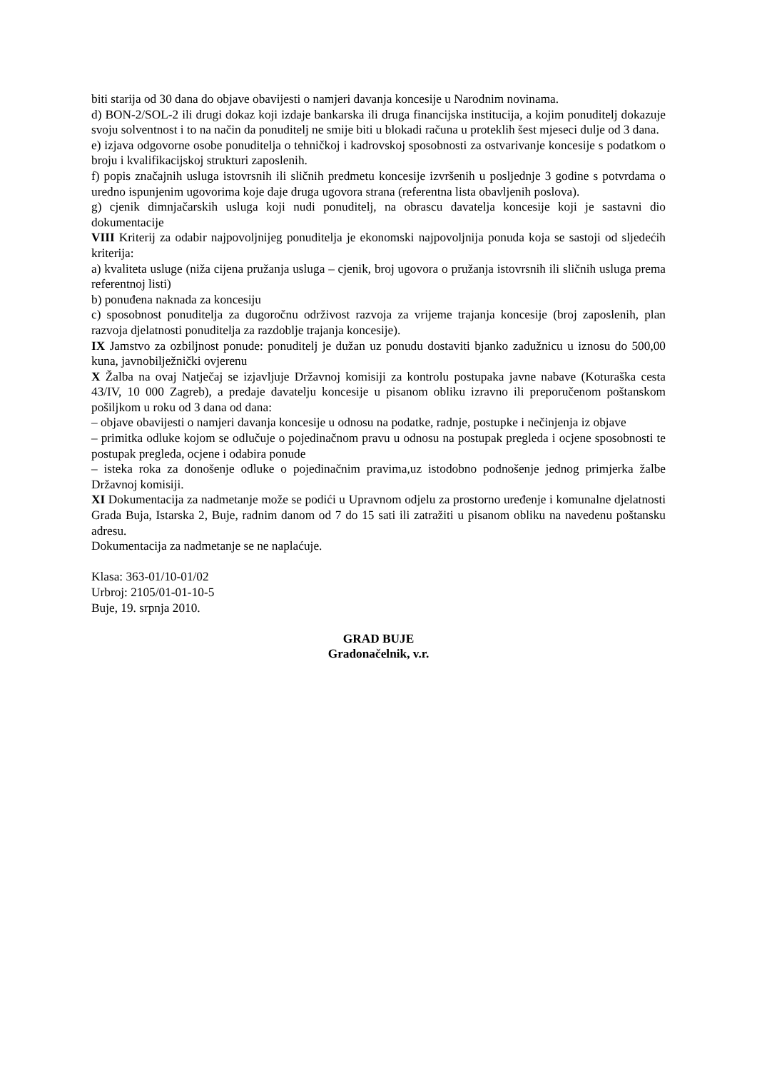biti starija od 30 dana do objave obavijesti o namjeri davanja koncesije u Narodnim novinama.
d) BON-2/SOL-2 ili drugi dokaz koji izdaje bankarska ili druga financijska institucija, a kojim ponuditelj dokazuje svoju solventnost i to na način da ponuditelj ne smije biti u blokadi računa u proteklih šest mjeseci dulje od 3 dana.
e) izjava odgovorne osobe ponuditelja o tehničkoj i kadrovskoj sposobnosti za ostvarivanje koncesije s podatkom o broju i kvalifikacijskoj strukturi zaposlenih.
f) popis značajnih usluga istovrsnih ili sličnih predmetu koncesije izvršenih u posljednje 3 godine s potvrdama o uredno ispunjenim ugovorima koje daje druga ugovora strana (referentna lista obavljenih poslova).
g) cjenik dimnjačarskih usluga koji nudi ponuditelj, na obrascu davatelja koncesije koji je sastavni dio dokumentacije
VIII Kriterij za odabir najpovoljnijeg ponuditelja je ekonomski najpovoljnija ponuda koja se sastoji od sljedećih kriterija:
a) kvaliteta usluge (niža cijena pružanja usluga – cjenik, broj ugovora o pružanja istovrsnih ili sličnih usluga prema referentnoj listi)
b) ponuđena naknada za koncesiju
c) sposobnost ponuditelja za dugoročnu održivost razvoja za vrijeme trajanja koncesije (broj zaposlenih, plan razvoja djelatnosti ponuditelja za razdoblje trajanja koncesije).
IX Jamstvo za ozbiljnost ponude: ponuditelj je dužan uz ponudu dostaviti bjanko zadužnicu u iznosu do 500,00 kuna, javnobilježnički ovjerenu
X Žalba na ovaj Natječaj se izjavljuje Državnoj komisiji za kontrolu postupaka javne nabave (Koturaška cesta 43/IV, 10 000 Zagreb), a predaje davatelju koncesije u pisanom obliku izravno ili preporučenom poštanskom pošiljkom u roku od 3 dana od dana:
– objave obavijesti o namjeri davanja koncesije u odnosu na podatke, radnje, postupke i nečinjenja iz objave
– primitka odluke kojom se odlučuje o pojedinačnom pravu u odnosu na postupak pregleda i ocjene sposobnosti te postupak pregleda, ocjene i odabira ponude
– isteka roka za donošenje odluke o pojedinačnim pravima,uz istodobno podnošenje jednog primjerka žalbe Državnoj komisiji.
XI Dokumentacija za nadmetanje može se podići u Upravnom odjelu za prostorno uređenje i komunalne djelatnosti Grada Buja, Istarska 2, Buje, radnim danom od 7 do 15 sati ili zatražiti u pisanom obliku na navedenu poštansku adresu.
Dokumentacija za nadmetanje se ne naplaćuje.
Klasa: 363-01/10-01/02
Urbroj: 2105/01-01-10-5
Buje, 19. srpnja 2010.
GRAD BUJE
Gradonačelnik, v.r.